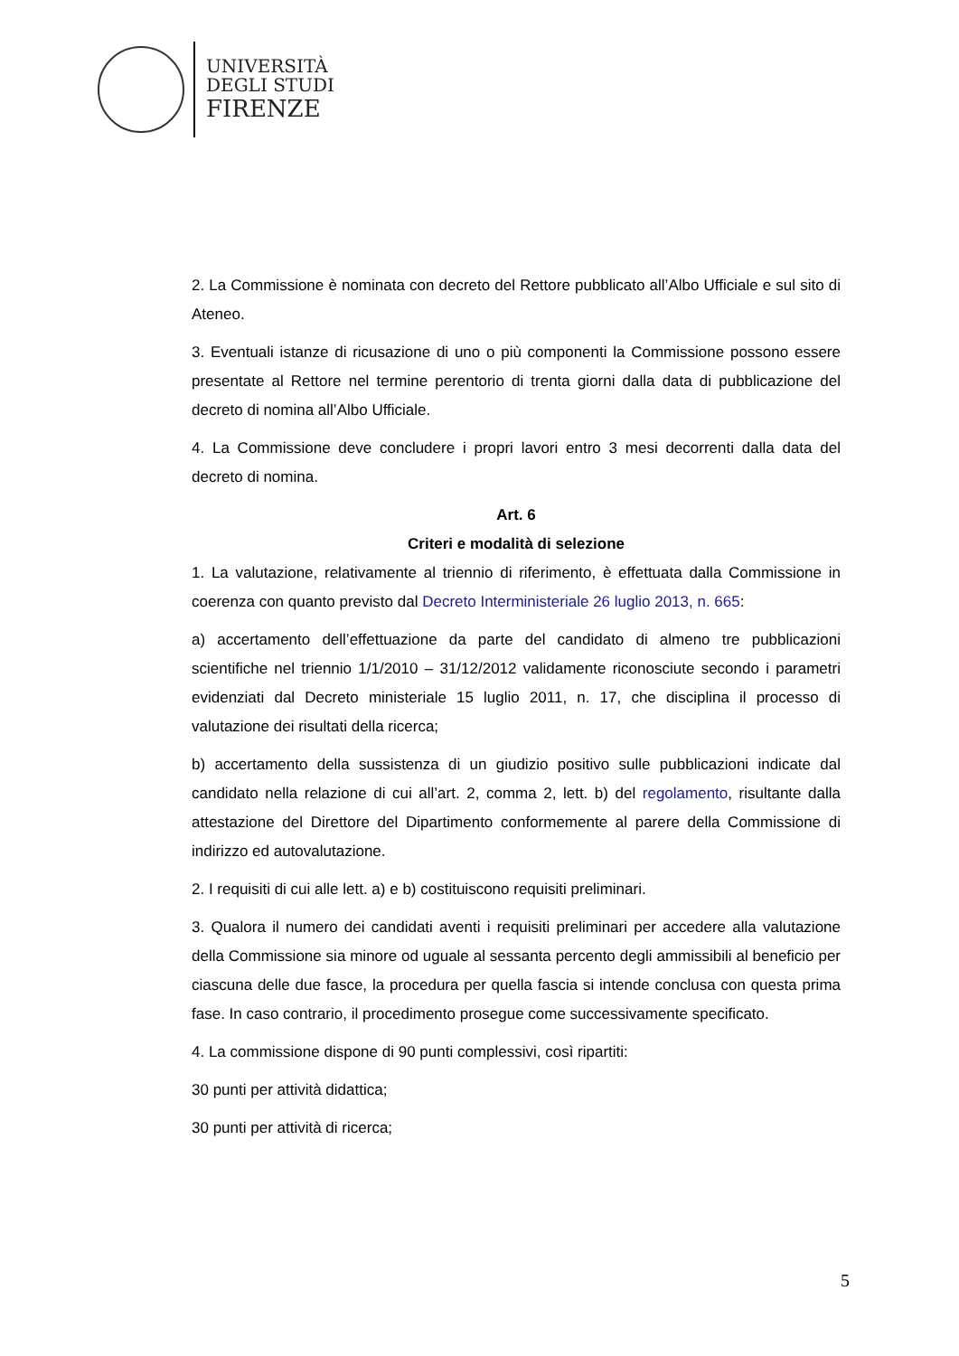UNIVERSITÀ
DEGLI STUDI
FIRENZE
2. La Commissione è nominata con decreto del Rettore pubblicato all’Albo Ufficiale e sul sito di Ateneo.
3. Eventuali istanze di ricusazione di uno o più componenti la Commissione possono essere presentate al Rettore nel termine perentorio di trenta giorni dalla data di pubblicazione del decreto di nomina all’Albo Ufficiale.
4. La Commissione deve concludere i propri lavori entro 3 mesi decorrenti dalla data del decreto di nomina.
Art. 6
Criteri e modalità di selezione
1. La valutazione, relativamente al triennio di riferimento, è effettuata dalla Commissione in coerenza con quanto previsto dal Decreto Interministeriale 26 luglio 2013, n. 665:
a) accertamento dell’effettuazione da parte del candidato di almeno tre pubblicazioni scientifiche nel triennio 1/1/2010 – 31/12/2012 validamente riconosciute secondo i parametri evidenziati dal Decreto ministeriale 15 luglio 2011, n. 17, che disciplina il processo di valutazione dei risultati della ricerca;
b) accertamento della sussistenza di un giudizio positivo sulle pubblicazioni indicate dal candidato nella relazione di cui all’art. 2, comma 2, lett. b) del regolamento, risultante dalla attestazione del Direttore del Dipartimento conformemente al parere della Commissione di indirizzo ed autovalutazione.
2. I requisiti di cui alle lett. a) e b) costituiscono requisiti preliminari.
3. Qualora il numero dei candidati aventi i requisiti preliminari per accedere alla valutazione della Commissione sia minore od uguale al sessanta percento degli ammissibili al beneficio per ciascuna delle due fasce, la procedura per quella fascia si intende conclusa con questa prima fase. In caso contrario, il procedimento prosegue come successivamente specificato.
4. La commissione dispone di 90 punti complessivi, così ripartiti:
30 punti per attività didattica;
30 punti per attività di ricerca;
5